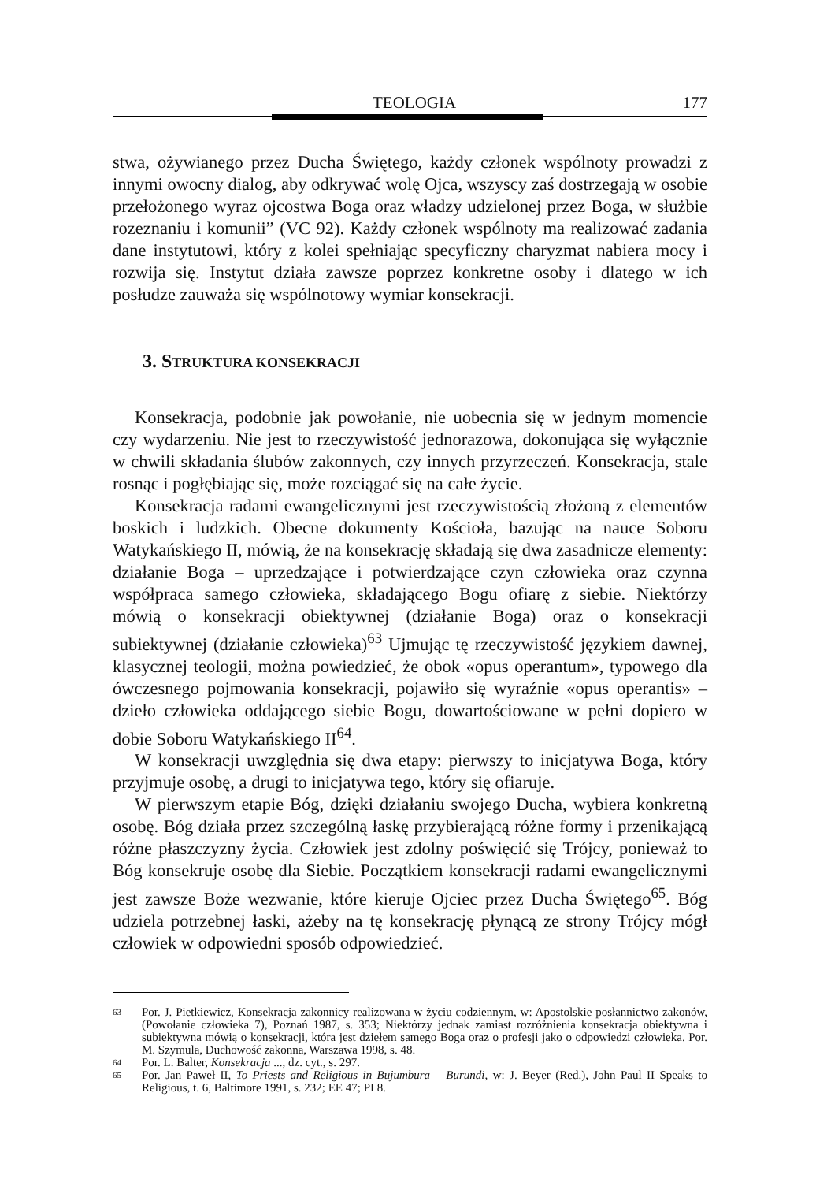TEOLOGIA 177
stwa, ożywianego przez Ducha Świętego, każdy członek wspólnoty prowadzi z innymi owocny dialog, aby odkrywać wolę Ojca, wszyscy zaś dostrzegają w osobie przełożonego wyraz ojcostwa Boga oraz władzy udzielonej przez Boga, w służbie rozeznaniu i komunii” (VC 92). Każdy członek wspólnoty ma realizować zadania dane instytutowi, który z kolei spełniając specyficzny charyzmat nabiera mocy i rozwija się. Instytut działa zawsze poprzez konkretne osoby i dlatego w ich posłudze zauważa się wspólnotowy wymiar konsekracji.
3. STRUKTURA KONSEKRACJI
Konsekracja, podobnie jak powołanie, nie uobecnia się w jednym momencie czy wydarzeniu. Nie jest to rzeczywistość jednorazowa, dokonująca się wyłącznie w chwili składania ślubów zakonnych, czy innych przyrzeczeń. Konsekracja, stale rosnąc i pogłębiając się, może rozciągać się na całe życie.
Konsekracja radami ewangelicznymi jest rzeczywistością złożoną z elementów boskich i ludzkich. Obecne dokumenty Kościoła, bazując na nauce Soboru Watykańskiego II, mówią, że na konsekrację składają się dwa zasadnicze elementy: działanie Boga – uprzedzające i potwierdzające czyn człowieka oraz czynna współpraca samego człowieka, składającego Bogu ofiarę z siebie. Niektórzy mówią o konsekracji obiektywnej (działanie Boga) oraz o konsekracji subiektywnej (działanie człowieka)<sup>63</sup> Ujmując tę rzeczywistość językiem dawnej, klasycznej teologii, można powiedzieć, że obok «opus operantum», typowego dla ówczesnego pojmowania konsekracji, pojawiło się wyraźnie «opus operantis» – dzieło człowieka oddającego siebie Bogu, dowartościowane w pełni dopiero w dobie Soboru Watykańskiego II<sup>64</sup>.
W konsekracji uwzględnia się dwa etapy: pierwszy to inicjatywa Boga, który przyjmuje osobę, a drugi to inicjatywa tego, który się ofiaruje.
W pierwszym etapie Bóg, dzięki działaniu swojego Ducha, wybiera konkretną osobę. Bóg działa przez szczególną łaskę przybierającą różne formy i przenikającą różne płaszczyzny życia. Człowiek jest zdolny poświęcić się Trójcy, ponieważ to Bóg konsekruje osobę dla Siebie. Początkiem konsekracji radami ewangelicznymi jest zawsze Boże wezwanie, które kieruje Ojciec przez Ducha Świętego<sup>65</sup>. Bóg udziela potrzebnej łaski, ażeby na tę konsekrację płynącą ze strony Trójcy mógł człowiek w odpowiedni sposób odpowiedzieć.
63
Por. J. Pietkiewicz, Konsekracja zakonnicy realizowana w życiu codziennym, w: Apostolskie posłannictwo zakonów, (Powołanie człowieka 7), Poznań 1987, s. 353; Niektórzy jednak zamiast rozróżnienia konsekracja obiektywna i subiektywna mówią o konsekracji, która jest dziełem samego Boga oraz o profesji jako o odpowiedzi człowieka. Por. M. Szymula, Duchowość zakonna, Warszawa 1998, s. 48.
64
Por. L. Balter, Konsekracja ..., dz. cyt., s. 297.
65
Por. Jan Paweł II, To Priests and Religious in Bujumbura – Burundi, w: J. Beyer (Red.), John Paul II Speaks to Religious, t. 6, Baltimore 1991, s. 232; EE 47; PI 8.